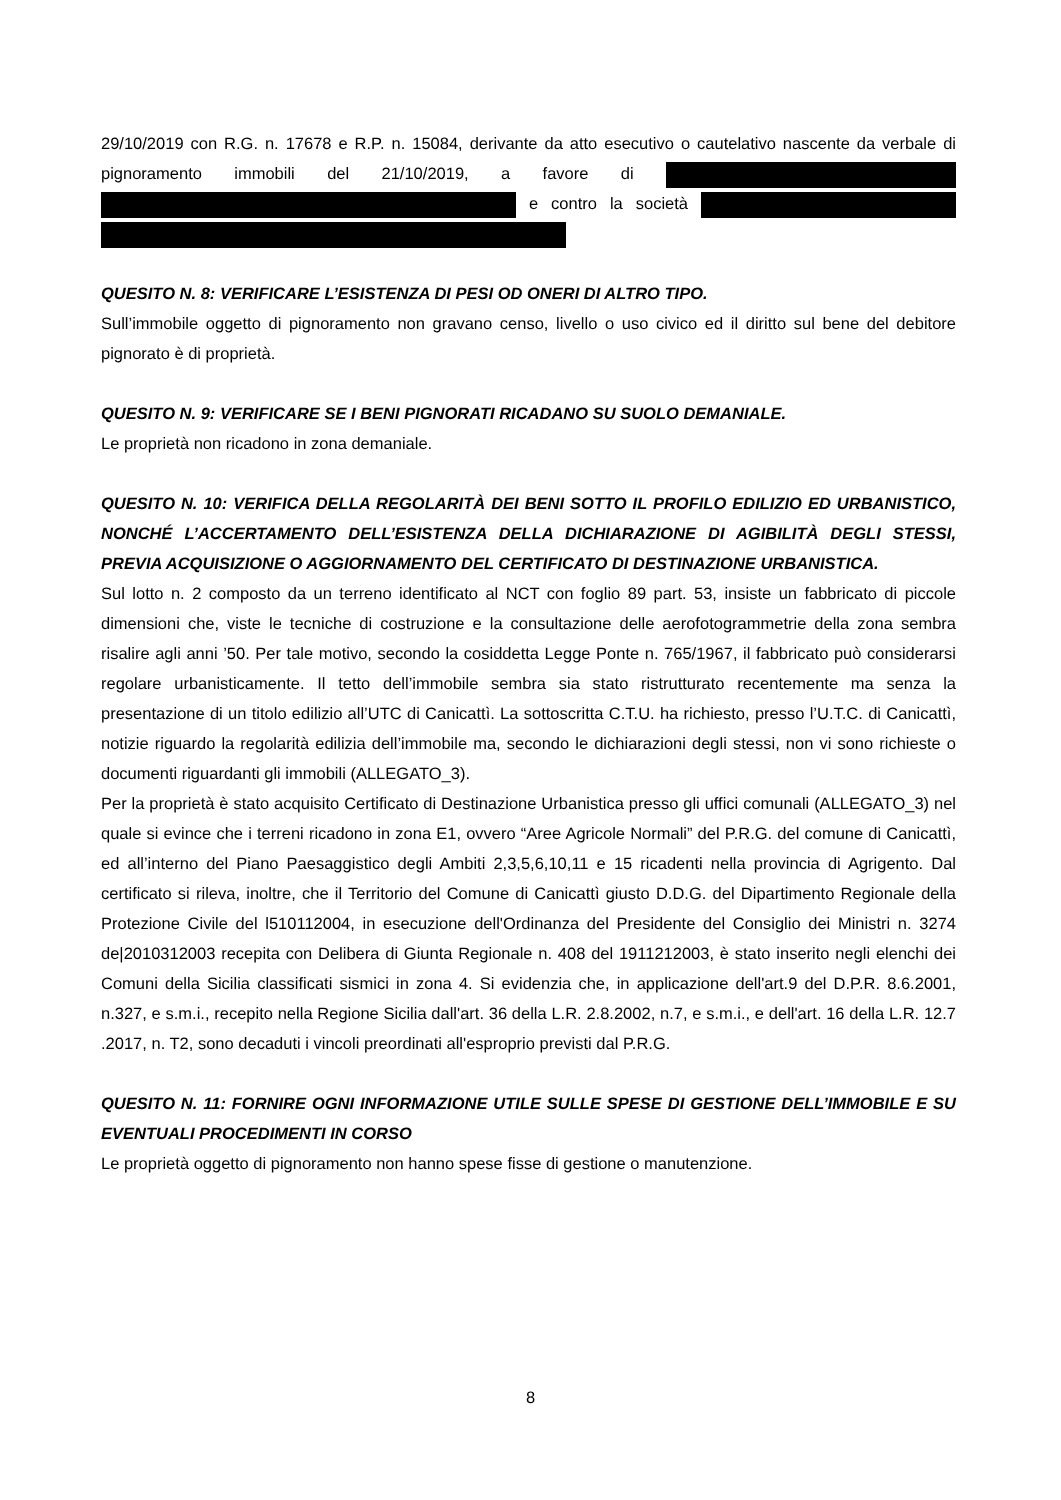29/10/2019 con R.G. n. 17678 e R.P. n. 15084, derivante da atto esecutivo o cautelativo nascente da verbale di pignoramento immobili del 21/10/2019, a favore di e contro la società
QUESITO N. 8: VERIFICARE L’ESISTENZA DI PESI OD ONERI DI ALTRO TIPO.
Sull’immobile oggetto di pignoramento non gravano censo, livello o uso civico ed il diritto sul bene del debitore pignorato è di proprietà.
QUESITO N. 9: VERIFICARE SE I BENI PIGNORATI RICADANO SU SUOLO DEMANIALE.
Le proprietà non ricadono in zona demaniale.
QUESITO N. 10: VERIFICA DELLA REGOLARITÀ DEI BENI SOTTO IL PROFILO EDILIZIO ED URBANISTICO, NONCHÉ L’ACCERTAMENTO DELL’ESISTENZA DELLA DICHIARAZIONE DI AGIBILITÀ DEGLI STESSI, PREVIA ACQUISIZIONE O AGGIORNAMENTO DEL CERTIFICATO DI DESTINAZIONE URBANISTICA.
Sul lotto n. 2 composto da un terreno identificato al NCT con foglio 89 part. 53, insiste un fabbricato di piccole dimensioni che, viste le tecniche di costruzione e la consultazione delle aerofotogrammetrie della zona sembra risalire agli anni ’50. Per tale motivo, secondo la cosiddetta Legge Ponte n. 765/1967, il fabbricato può considerarsi regolare urbanisticamente. Il tetto dell’immobile sembra sia stato ristrutturato recentemente ma senza la presentazione di un titolo edilizio all’UTC di Canicattì. La sottoscritta C.T.U. ha richiesto, presso l’U.T.C. di Canicattì, notizie riguardo la regolarità edilizia dell’immobile ma, secondo le dichiarazioni degli stessi, non vi sono richieste o documenti riguardanti gli immobili (ALLEGATO_3).
Per la proprietà è stato acquisito Certificato di Destinazione Urbanistica presso gli uffici comunali (ALLEGATO_3) nel quale si evince che i terreni ricadono in zona E1, ovvero “Aree Agricole Normali” del P.R.G. del comune di Canicattì, ed all’interno del Piano Paesaggistico degli Ambiti 2,3,5,6,10,11 e 15 ricadenti nella provincia di Agrigento. Dal certificato si rileva, inoltre, che il Territorio del Comune di Canicattì giusto D.D.G. del Dipartimento Regionale della Protezione Civile del l510112004, in esecuzione dell'Ordinanza del Presidente del Consiglio dei Ministri n. 3274 de|2010312003 recepita con Delibera di Giunta Regionale n. 408 del 1911212003, è stato inserito negli elenchi dei Comuni della Sicilia classificati sismici in zona 4. Si evidenzia che, in applicazione dell'art.9 del D.P.R. 8.6.2001, n.327, e s.m.i., recepito nella Regione Sicilia dall'art. 36 della L.R. 2.8.2002, n.7, e s.m.i., e dell'art. 16 della L.R. 12.7 .2017, n. T2, sono decaduti i vincoli preordinati all'esproprio previsti dal P.R.G.
QUESITO N. 11: FORNIRE OGNI INFORMAZIONE UTILE SULLE SPESE DI GESTIONE DELL’IMMOBILE E SU EVENTUALI PROCEDIMENTI IN CORSO
Le proprietà oggetto di pignoramento non hanno spese fisse di gestione o manutenzione.
8